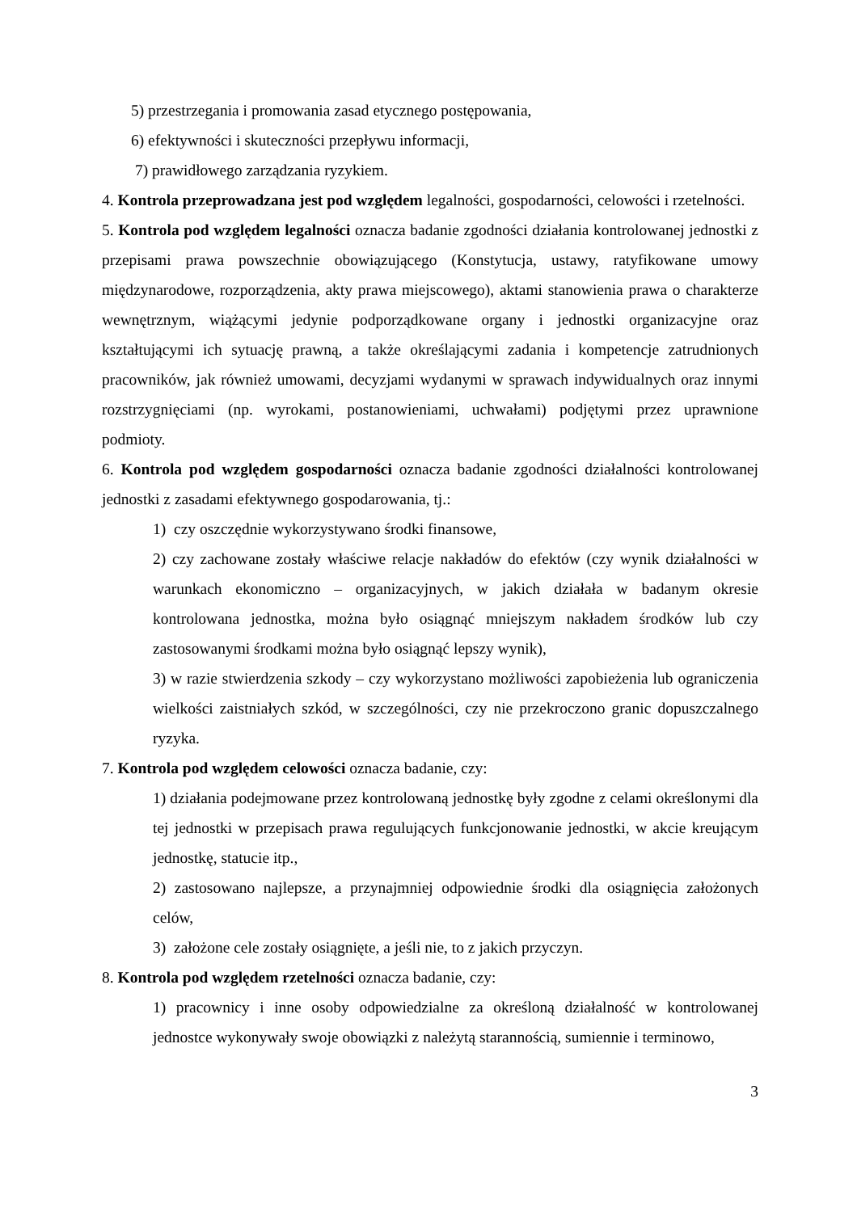5) przestrzegania i promowania zasad etycznego postępowania,
6) efektywności i skuteczności przepływu informacji,
7) prawidłowego zarządzania ryzykiem.
4. Kontrola przeprowadzana jest pod względem legalności, gospodarności, celowości i rzetelności.
5. Kontrola pod względem legalności oznacza badanie zgodności działania kontrolowanej jednostki z przepisami prawa powszechnie obowiązującego (Konstytucja, ustawy, ratyfikowane umowy międzynarodowe, rozporządzenia, akty prawa miejscowego), aktami stanowienia prawa o charakterze wewnętrznym, wiążącymi jedynie podporządkowane organy i jednostki organizacyjne oraz kształtującymi ich sytuację prawną, a także określającymi zadania i kompetencje zatrudnionych pracowników, jak również umowami, decyzjami wydanymi w sprawach indywidualnych oraz innymi rozstrzygnięciami (np. wyrokami, postanowieniami, uchwałami) podjętymi przez uprawnione podmioty.
6. Kontrola pod względem gospodarności oznacza badanie zgodności działalności kontrolowanej jednostki z zasadami efektywnego gospodarowania, tj.:
1) czy oszczędnie wykorzystywano środki finansowe,
2) czy zachowane zostały właściwe relacje nakładów do efektów (czy wynik działalności w warunkach ekonomiczno – organizacyjnych, w jakich działała w badanym okresie kontrolowana jednostka, można było osiągnąć mniejszym nakładem środków lub czy zastosowanymi środkami można było osiągnąć lepszy wynik),
3) w razie stwierdzenia szkody – czy wykorzystano możliwości zapobieżenia lub ograniczenia wielkości zaistniałych szkód, w szczególności, czy nie przekroczono granic dopuszczalnego ryzyka.
7. Kontrola pod względem celowości oznacza badanie, czy:
1) działania podejmowane przez kontrolowaną jednostkę były zgodne z celami określonymi dla tej jednostki w przepisach prawa regulujących funkcjonowanie jednostki, w akcie kreującym jednostkę, statucie itp.,
2) zastosowano najlepsze, a przynajmniej odpowiednie środki dla osiągnięcia założonych celów,
3) założone cele zostały osiągnięte, a jeśli nie, to z jakich przyczyn.
8. Kontrola pod względem rzetelności oznacza badanie, czy:
1) pracownicy i inne osoby odpowiedzialne za określoną działalność w kontrolowanej jednostce wykonywały swoje obowiązki z należytą starannością, sumiennie i terminowo,
3